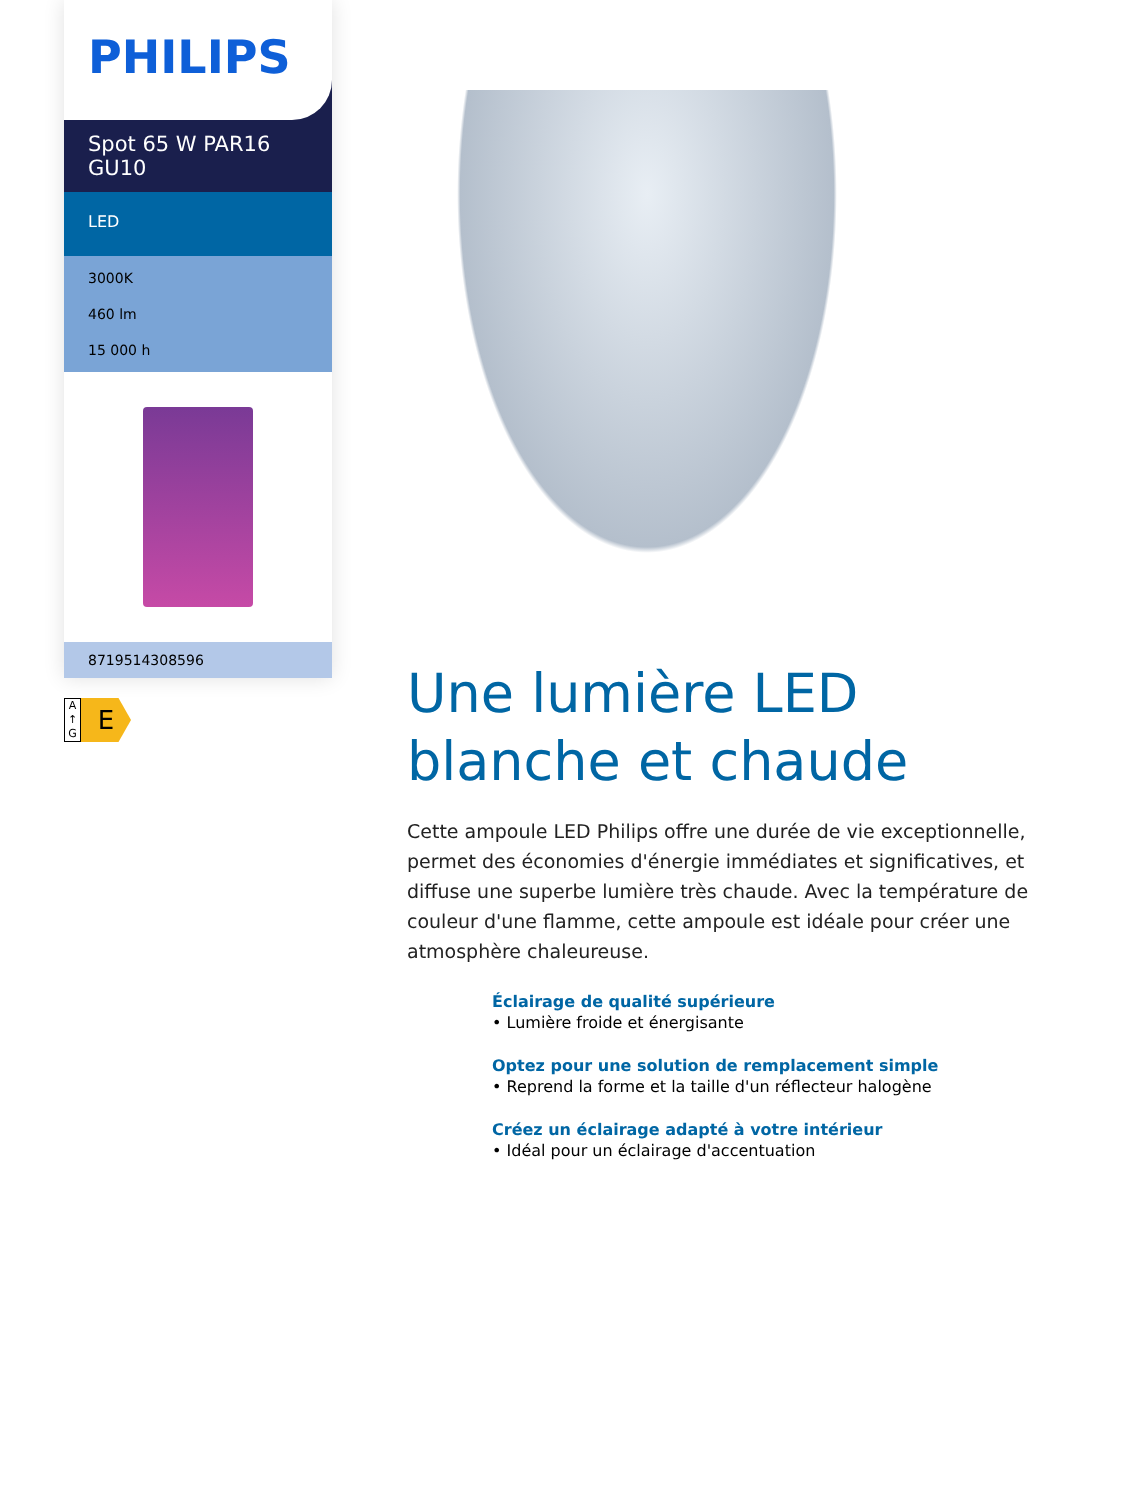PHILIPS
Spot 65 W PAR16 GU10
LED
3000K
460 lm
15 000 h
8719514308596
A
↑
G
E
Une lumière LED blanche et chaude
Cette ampoule LED Philips offre une durée de vie exceptionnelle, permet des économies d'énergie immédiates et significatives, et diffuse une superbe lumière très chaude. Avec la température de couleur d'une flamme, cette ampoule est idéale pour créer une atmosphère chaleureuse.
Éclairage de qualité supérieure
• Lumière froide et énergisante
Optez pour une solution de remplacement simple
• Reprend la forme et la taille d'un réflecteur halogène
Créez un éclairage adapté à votre intérieur
• Idéal pour un éclairage d'accentuation